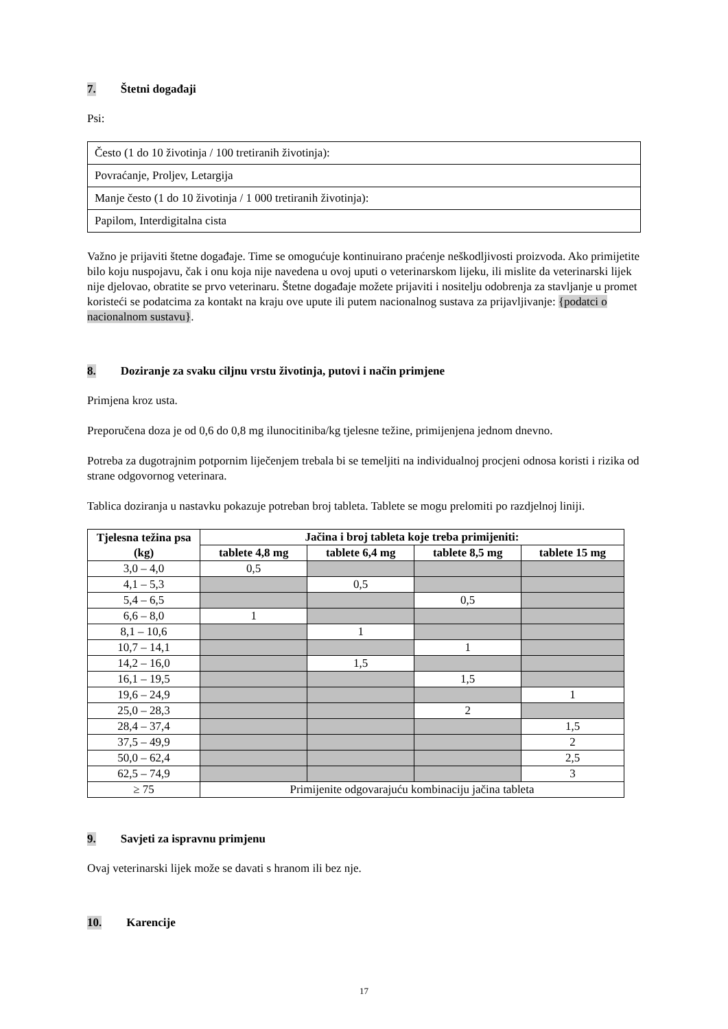7. Štetni događaji
Psi:
| Često (1 do 10 životinja / 100 tretiranih životinja): |
| Povraćanje, Proljev, Letargija |
| Manje često (1 do 10 životinja / 1 000 tretiranih životinja): |
| Papilom, Interdigitalna cista |
Važno je prijaviti štetne događaje. Time se omogućuje kontinuirano praćenje neškodljivosti proizvoda. Ako primijetite bilo koju nuspojavu, čak i onu koja nije navedena u ovoj uputi o veterinarskom lijeku, ili mislite da veterinarski lijek nije djelovao, obratite se prvo veterinaru. Štetne događaje možete prijaviti i nositelju odobrenja za stavljanje u promet koristeći se podatcima za kontakt na kraju ove upute ili putem nacionalnog sustava za prijavljivanje: {podatci o nacionalnom sustavu}.
8. Doziranje za svaku ciljnu vrstu životinja, putovi i način primjene
Primjena kroz usta.
Preporučena doza je od 0,6 do 0,8 mg ilunocitiniba/kg tjelesne težine, primijenjena jednom dnevno.
Potreba za dugotrajnim potpornim liječenjem trebala bi se temeljiti na individualnoj procjeni odnosa koristi i rizika od strane odgovornog veterinara.
Tablica doziranja u nastavku pokazuje potreban broj tableta. Tablete se mogu prelomiti po razdjelnoj liniji.
| Tjelesna težina psa (kg) | Jačina i broj tableta koje treba primijeniti: | | | |
| --- | --- | --- | --- | --- |
| | tablete 4,8 mg | tablete 6,4 mg | tablete 8,5 mg | tablete 15 mg |
| 3,0 – 4,0 | 0,5 | | | |
| 4,1 – 5,3 | | 0,5 | | |
| 5,4 – 6,5 | | | 0,5 | |
| 6,6 – 8,0 | 1 | | | |
| 8,1 – 10,6 | | 1 | | |
| 10,7 – 14,1 | | | 1 | |
| 14,2 – 16,0 | | 1,5 | | |
| 16,1 – 19,5 | | | 1,5 | |
| 19,6 – 24,9 | | | | 1 |
| 25,0 – 28,3 | | | 2 | |
| 28,4 – 37,4 | | | | 1,5 |
| 37,5 – 49,9 | | | | 2 |
| 50,0 – 62,4 | | | | 2,5 |
| 62,5 – 74,9 | | | | 3 |
| ≥ 75 | Primijenite odgovarajuću kombinaciju jačina tableta | | | |
9. Savjeti za ispravnu primjenu
Ovaj veterinarski lijek može se davati s hranom ili bez nje.
10. Karencije
17